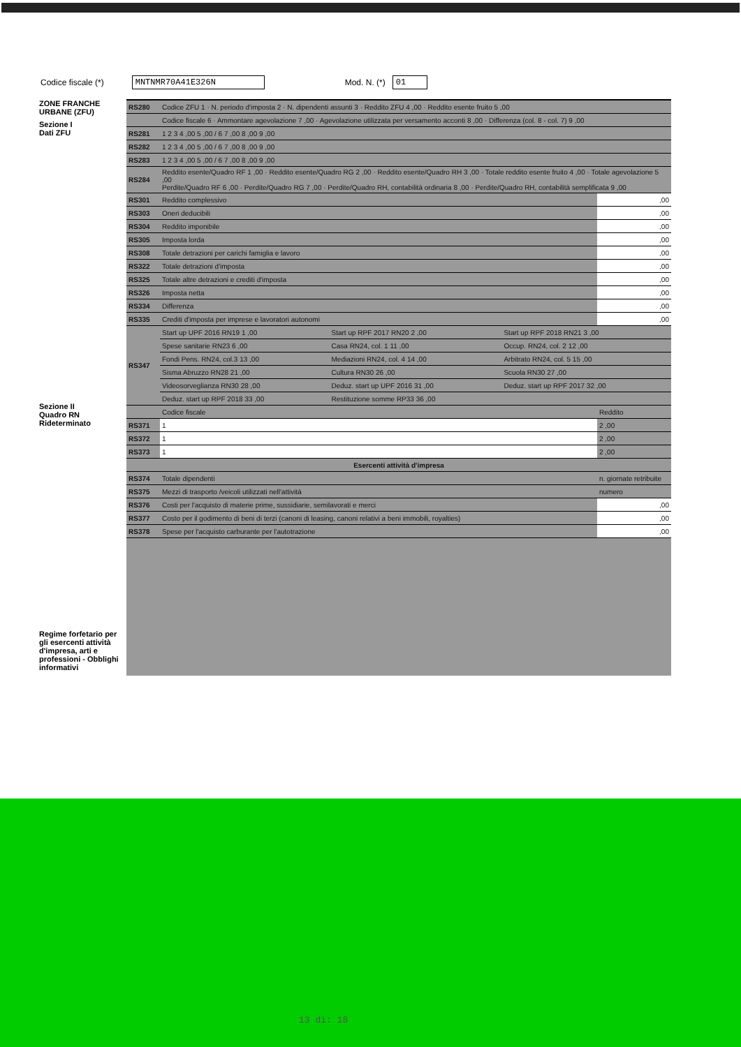Codice fiscale (*) MNTNMR70A41E326N Mod. N. (*) 01
ZONE FRANCHE URBANE (ZFU)
Sezione I
Dati ZFU
Sezione II
Quadro RN Rideterminato
Regime forfetario per gli esercenti attività d'impresa, arti e professioni - Obblighi informativi
| RS280 | Codice ZFU 1 · N. periodo d'imposta 2 · N. dipendenti assunti 3 · Reddito ZFU 4 ,00 · Reddito esente fruito 5 ,00 |
| | Codice fiscale 6 · Ammontare agevolazione 7 ,00 · Agevolazione utilizzata per versamento acconti 8 ,00 · Differenza (col. 8 - col. 7) 9 ,00 |
| RS281 | 1 2 3 4 ,00 5 ,00 / 6 7 ,00 8 ,00 9 ,00 |
| RS282 | 1 2 3 4 ,00 5 ,00 / 6 7 ,00 8 ,00 9 ,00 |
| RS283 | 1 2 3 4 ,00 5 ,00 / 6 7 ,00 8 ,00 9 ,00 |
| RS284 | Reddito esente/Quadro RF 1 ,00 · Reddito esente/Quadro RG 2 ,00 · Reddito esente/Quadro RH 3 ,00 · Totale reddito esente fruito 4 ,00 · Totale agevolazione 5 ,00 Perdite/Quadro RF 6 ,00 · Perdite/Quadro RG 7 ,00 · Perdite/Quadro RH, contabilità ordinaria 8 ,00 · Perdite/Quadro RH, contabilità semplificata 9 ,00 |
| RS301 | Reddito complessivo | ,00 |
| RS303 | Oneri deducibili | ,00 |
| RS304 | Reddito imponibile | ,00 |
| RS305 | Imposta lorda | ,00 |
| RS308 | Totale detrazioni per carichi famiglia e lavoro | ,00 |
| RS322 | Totale detrazioni d'imposta | ,00 |
| RS325 | Totale altre detrazioni e crediti d'imposta | ,00 |
| RS326 | Imposta netta | ,00 |
| RS334 | Differenza | ,00 |
| RS335 | Crediti d'imposta per imprese e lavoratori autonomi | ,00 |
| RS347 | Start up UPF 2016 RN19 1 ,00 | Start up RPF 2017 RN20 2 ,00 | Start up RPF 2018 RN21 3 ,00 |
| | Spese sanitarie RN23 6 ,00 | Casa RN24, col. 1 11 ,00 | Occup. RN24, col. 2 12 ,00 |
| | Fondi Pens. RN24, col.3 13 ,00 | Mediazioni RN24, col. 4 14 ,00 | Arbitrato RN24, col. 5 15 ,00 |
| | Sisma Abruzzo RN28 21 ,00 | Cultura RN30 26 ,00 | Scuola RN30 27 ,00 |
| | Videosorveglianza RN30 28 ,00 | Deduz. start up UPF 2016 31 ,00 | Deduz. start up RPF 2017 32 ,00 |
| | Deduz. start up RPF 2018 33 ,00 | Restituzione somme RP33 36 ,00 | |
| | Codice fiscale | Reddito |
| RS371 | 1 | 2 ,00 |
| RS372 | 1 | 2 ,00 |
| RS373 | 1 | 2 ,00 |
| Esercenti attività d'impresa | | |
| RS374 | Totale dipendenti | n. giornate retribuite |
| RS375 | Mezzi di trasporto /veicoli utilizzati nell'attività | numero |
| RS376 | Costi per l'acquisto di materie prime, sussidiarie, semilavorati e merci | ,00 |
| RS377 | Costo per il godimento di beni di terzi (canoni di leasing, canoni relativi a beni immobili, royalties) | ,00 |
| RS378 | Spese per l'acquisto carburante per l'autotrazione | ,00 |
13 di: 18